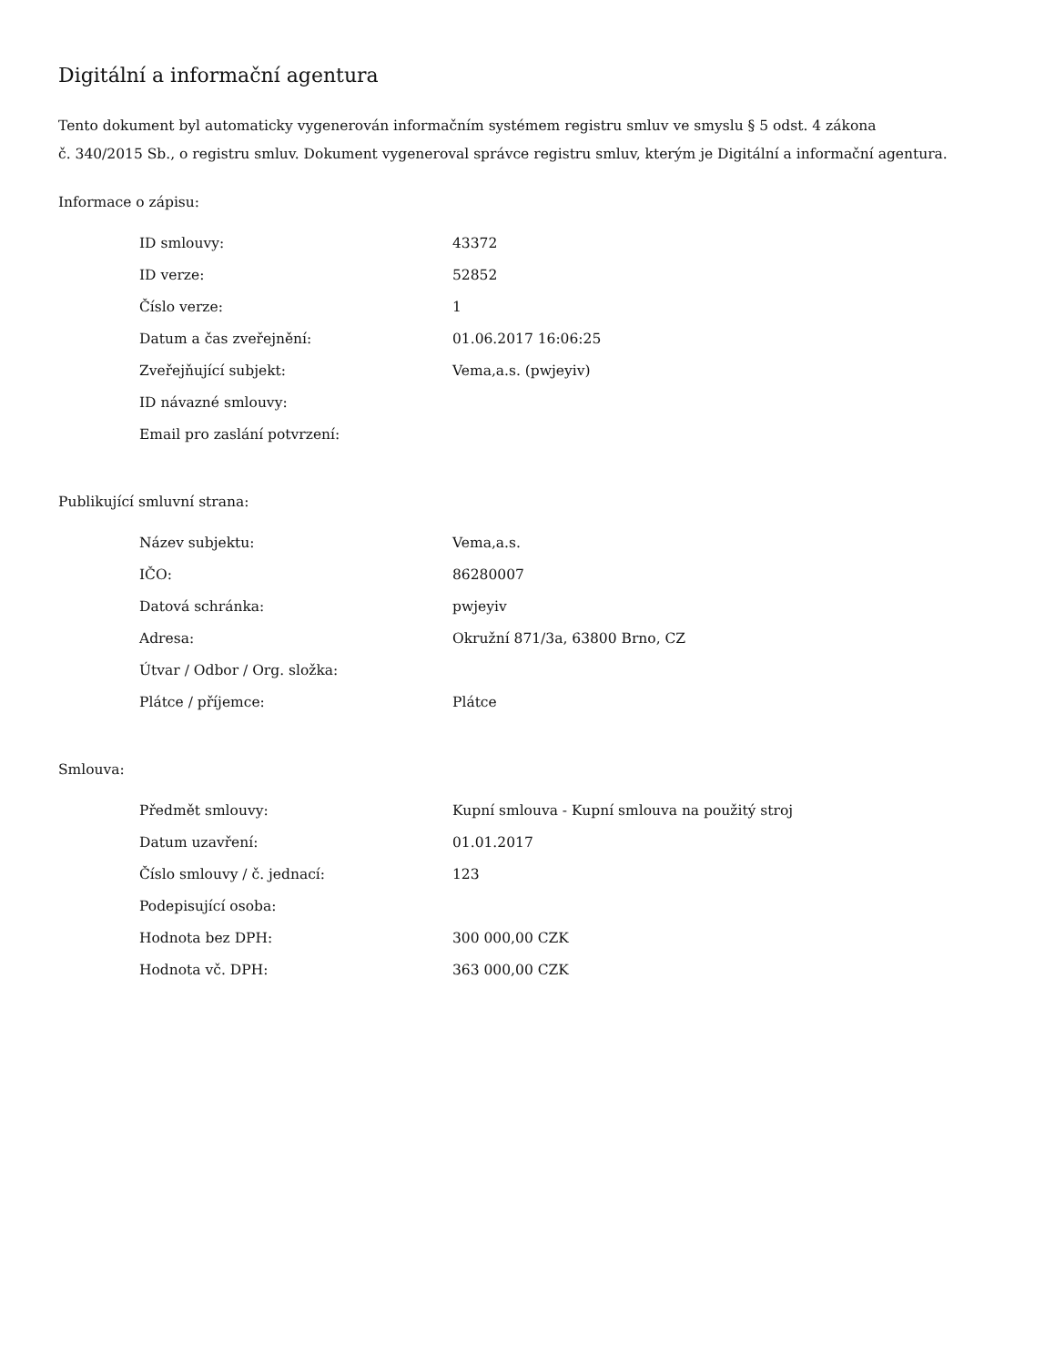Digitální a informační agentura
Tento dokument byl automaticky vygenerován informačním systémem registru smluv ve smyslu § 5 odst. 4 zákona
č. 340/2015 Sb., o registru smluv. Dokument vygeneroval správce registru smluv, kterým je Digitální a informační agentura.
Informace o zápisu:
| ID smlouvy: | 43372 |
| ID verze: | 52852 |
| Číslo verze: | 1 |
| Datum a čas zveřejnění: | 01.06.2017 16:06:25 |
| Zveřejňující subjekt: | Vema,a.s. (pwjeyiv) |
| ID návazné smlouvy: | |
| Email pro zaslání potvrzení: | |
Publikující smluvní strana:
| Název subjektu: | Vema,a.s. |
| IČO: | 86280007 |
| Datová schránka: | pwjeyiv |
| Adresa: | Okružní 871/3a, 63800 Brno, CZ |
| Útvar / Odbor / Org. složka: | |
| Plátce / příjemce: | Plátce |
Smlouva:
| Předmět smlouvy: | Kupní smlouva - Kupní smlouva na použitý stroj |
| Datum uzavření: | 01.01.2017 |
| Číslo smlouvy / č. jednací: | 123 |
| Podepisující osoba: | |
| Hodnota bez DPH: | 300 000,00 CZK |
| Hodnota vč. DPH: | 363 000,00 CZK |